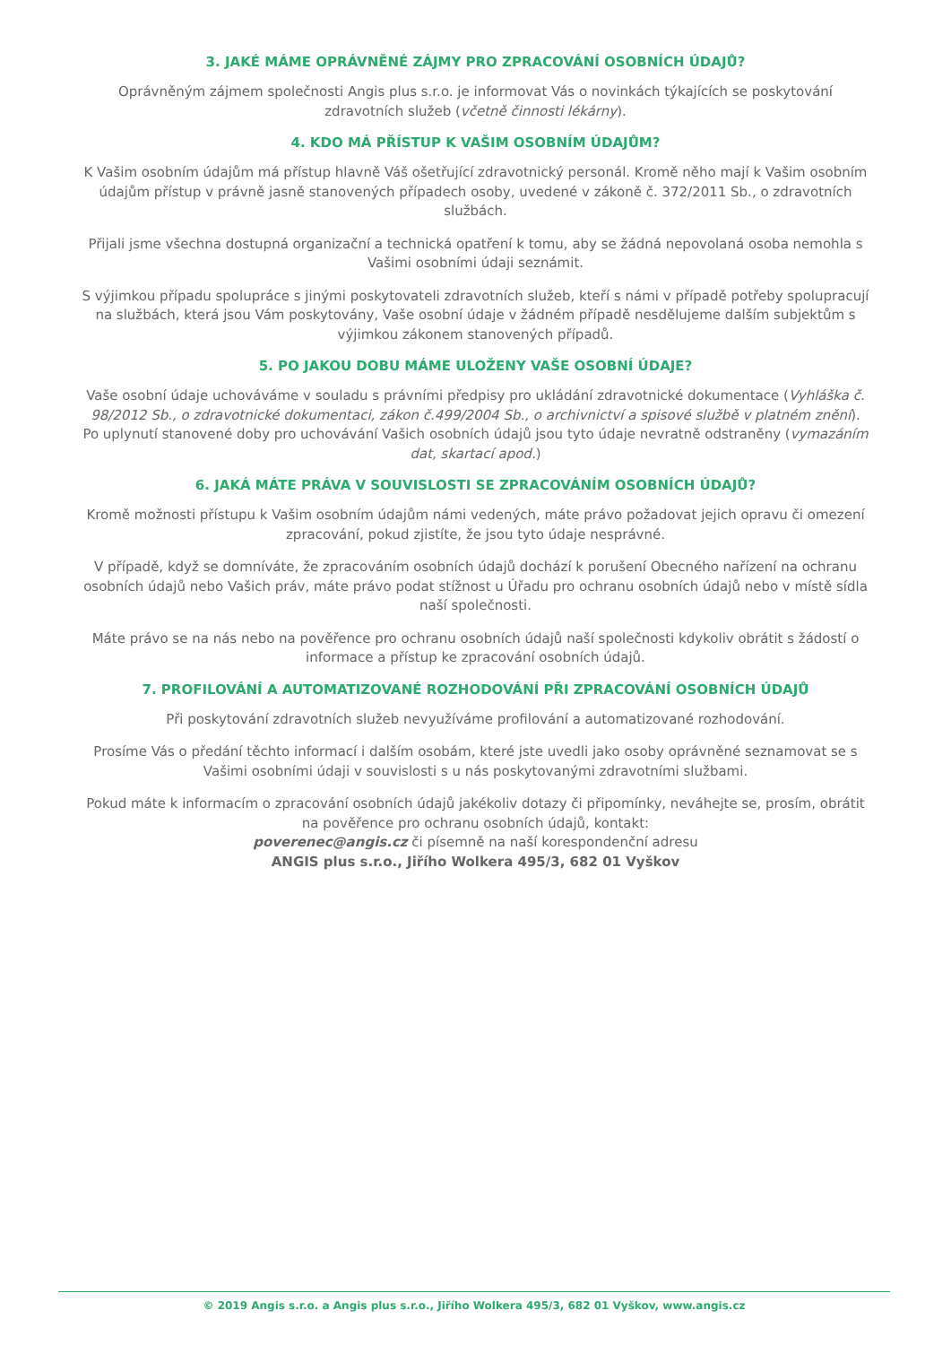3. JAKÉ MÁME OPRÁVNĚNÉ ZÁJMY PRO ZPRACOVÁNÍ OSOBNÍCH ÚDAJŮ?
Oprávněným zájmem společnosti Angis plus s.r.o. je informovat Vás o novinkách týkajících se poskytování zdravotních služeb (včetně činnosti lékárny).
4. KDO MÁ PŘÍSTUP K VAŠIM OSOBNÍM ÚDAJŮM?
K Vašim osobním údajům má přístup hlavně Váš ošetřující zdravotnický personál. Kromě něho mají k Vašim osobním údajům přístup v právně jasně stanovených případech osoby, uvedené v zákoně č. 372/2011 Sb., o zdravotních službách.
Přijali jsme všechna dostupná organizační a technická opatření k tomu, aby se žádná nepovolaná osoba nemohla s Vašimi osobními údaji seznámit.
S výjimkou případu spolupráce s jinými poskytovateli zdravotních služeb, kteří s námi v případě potřeby spolupracují na službách, která jsou Vám poskytovány, Vaše osobní údaje v žádném případě nesdělujeme dalším subjektům s výjimkou zákonem stanovených případů.
5. PO JAKOU DOBU MÁME ULOŽENY VAŠE OSOBNÍ ÚDAJE?
Vaše osobní údaje uchováváme v souladu s právními předpisy pro ukládání zdravotnické dokumentace (Vyhláška č. 98/2012 Sb., o zdravotnické dokumentaci, zákon č.499/2004 Sb., o archivnictví a spisové službě v platném znění). Po uplynutí stanovené doby pro uchovávání Vašich osobních údajů jsou tyto údaje nevratně odstraněny (vymazáním dat, skartací apod.)
6. JAKÁ MÁTE PRÁVA V SOUVISLOSTI SE ZPRACOVÁNÍM OSOBNÍCH ÚDAJŮ?
Kromě možnosti přístupu k Vašim osobním údajům námi vedených, máte právo požadovat jejich opravu či omezení zpracování, pokud zjistíte, že jsou tyto údaje nesprávné.
V případě, když se domníváte, že zpracováním osobních údajů dochází k porušení Obecného nařízení na ochranu osobních údajů nebo Vašich práv, máte právo podat stížnost u Úřadu pro ochranu osobních údajů nebo v místě sídla naší společnosti.
Máte právo se na nás nebo na pověřence pro ochranu osobních údajů naší společnosti kdykoliv obrátit s žádostí o informace a přístup ke zpracování osobních údajů.
7. PROFILOVÁNÍ A AUTOMATIZOVANÉ ROZHODOVÁNÍ PŘI ZPRACOVÁNÍ OSOBNÍCH ÚDAJŮ
Při poskytování zdravotních služeb nevyužíváme profilování a automatizované rozhodování.
Prosíme Vás o předání těchto informací i dalším osobám, které jste uvedli jako osoby oprávněné seznamovat se s Vašimi osobními údaji v souvislosti s u nás poskytovanými zdravotními službami.
Pokud máte k informacím o zpracování osobních údajů jakékoliv dotazy či připomínky, neváhejte se, prosím, obrátit na pověřence pro ochranu osobních údajů, kontakt:
poverenec@angis.cz či písemně na naší korespondenční adresu
ANGIS plus s.r.o., Jiřího Wolkera 495/3, 682 01 Vyškov
© 2019 Angis s.r.o. a Angis plus s.r.o., Jiřího Wolkera 495/3, 682 01 Vyškov, www.angis.cz